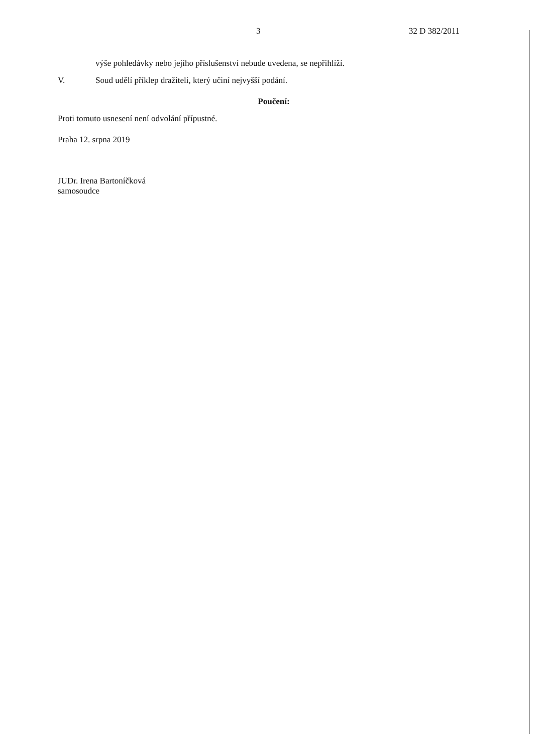3 32 D 382/2011
výše pohledávky nebo jejího příslušenství nebude uvedena, se nepřihlíží.
V. Soud udělí příklep dražiteli, který učiní nejvyšší podání.
Poučení:
Proti tomuto usnesení není odvolání přípustné.
Praha 12. srpna 2019
JUDr. Irena Bartoníčková
samosoudce